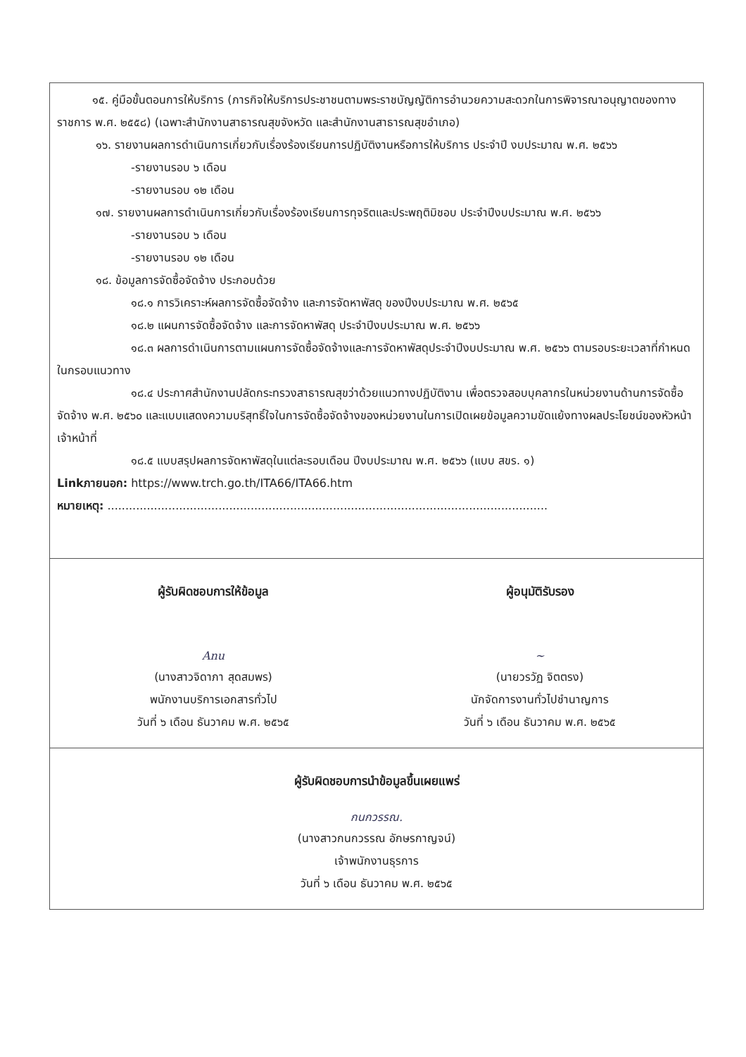๑๕. คู่มือขั้นตอนการให้บริการ (ภารกิจให้บริการประชาชนตามพระราชบัญญัติการอำนวยความสะดวกในการพิจารณาอนุญาตของทางราชการ พ.ศ. ๒๕๕๘) (เฉพาะสำนักงานสาธารณสุขจังหวัด และสำนักงานสาธารณสุขอำเภอ)
๑๖. รายงานผลการดำเนินการเกี่ยวกับเรื่องร้องเรียนการปฏิบัติงานหรือการให้บริการ ประจำปี งบประมาณ พ.ศ. ๒๕๖๖
-รายงานรอบ ๖ เดือน
-รายงานรอบ ๑๒ เดือน
๑๗. รายงานผลการดำเนินการเกี่ยวกับเรื่องร้องเรียนการทุจริตและประพฤติมิชอบ ประจำปีงบประมาณ พ.ศ. ๒๕๖๖
-รายงานรอบ ๖ เดือน
-รายงานรอบ ๑๒ เดือน
๑๘. ข้อมูลการจัดซื้อจัดจ้าง ประกอบด้วย
๑๘.๑ การวิเคราะห์ผลการจัดซื้อจัดจ้าง และการจัดหาพัสดุ ของปีงบประมาณ พ.ศ. ๒๕๖๕
๑๘.๒ แผนการจัดซื้อจัดจ้าง และการจัดหาพัสดุ ประจำปีงบประมาณ พ.ศ. ๒๕๖๖
๑๘.๓ ผลการดำเนินการตามแผนการจัดซื้อจัดจ้างและการจัดหาพัสดุประจำปีงบประมาณ พ.ศ. ๒๕๖๖ ตามรอบระยะเวลาที่กำหนดในกรอบแนวทาง
๑๘.๔ ประกาศสำนักงานปลัดกระทรวงสาธารณสุขว่าด้วยแนวทางปฏิบัติงาน เพื่อตรวจสอบบุคลากรในหน่วยงานด้านการจัดซื้อจัดจ้าง พ.ศ. ๒๕๖๐ และแบบแสดงความบริสุทธิ์ใจในการจัดซื้อจัดจ้างของหน่วยงานในการเปิดเผยข้อมูลความขัดแย้งทางผลประโยชน์ของหัวหน้าเจ้าหน้าที่
๑๘.๕ แบบสรุปผลการจัดหาพัสดุในแต่ละรอบเดือน ปีงบประมาณ พ.ศ. ๒๕๖๖ (แบบ สขร. ๑)
Linkภายนอก: https://www.trch.go.th/ITA66/ITA66.htm
หมายเหตุ: ...........................................................................................................................
ผู้รับผิดชอบการให้ข้อมูล
Anu
(นางสาวจิดาภา สุดสมพร)
พนักงานบริการเอกสารทั่วไป
วันที่ ๖ เดือน ธันวาคม พ.ศ. ๒๕๖๕
ผู้อนุมัติรับรอง
~
(นายวรวัฏ จิตตรง)
นักจัดการงานทั่วไปชำนาญการ
วันที่ ๖ เดือน ธันวาคม พ.ศ. ๒๕๖๕
ผู้รับผิดชอบการนำข้อมูลขึ้นเผยแพร่
กนกวรรณ.
(นางสาวกนกวรรณ อักษรกาญจน์)
เจ้าพนักงานธุรการ
วันที่ ๖ เดือน ธันวาคม พ.ศ. ๒๕๖๕